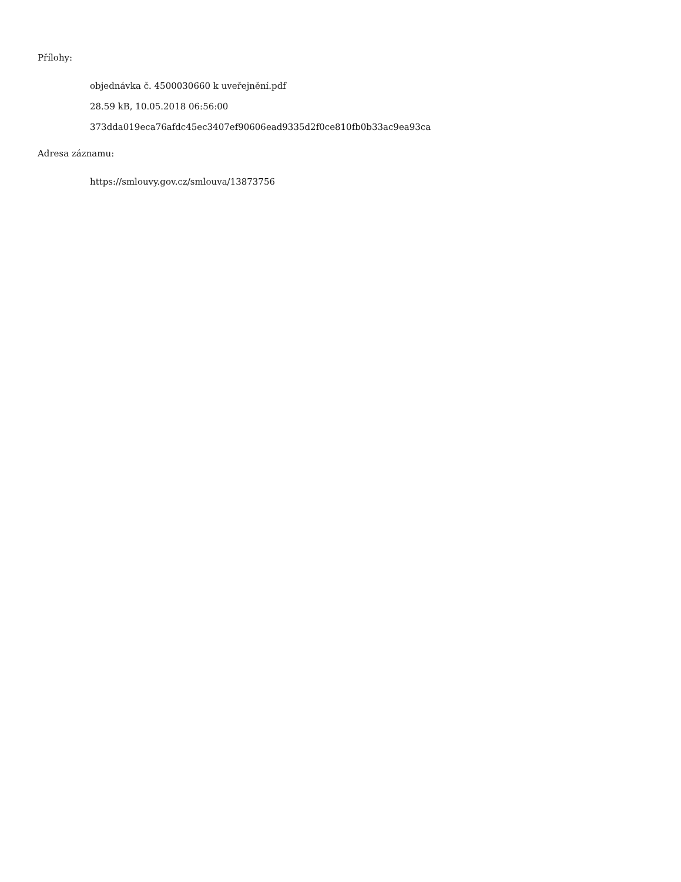Přílohy:
objednávka č. 4500030660 k uveřejnění.pdf
28.59 kB, 10.05.2018 06:56:00
373dda019eca76afdc45ec3407ef90606ead9335d2f0ce810fb0b33ac9ea93ca
Adresa záznamu:
https://smlouvy.gov.cz/smlouva/13873756